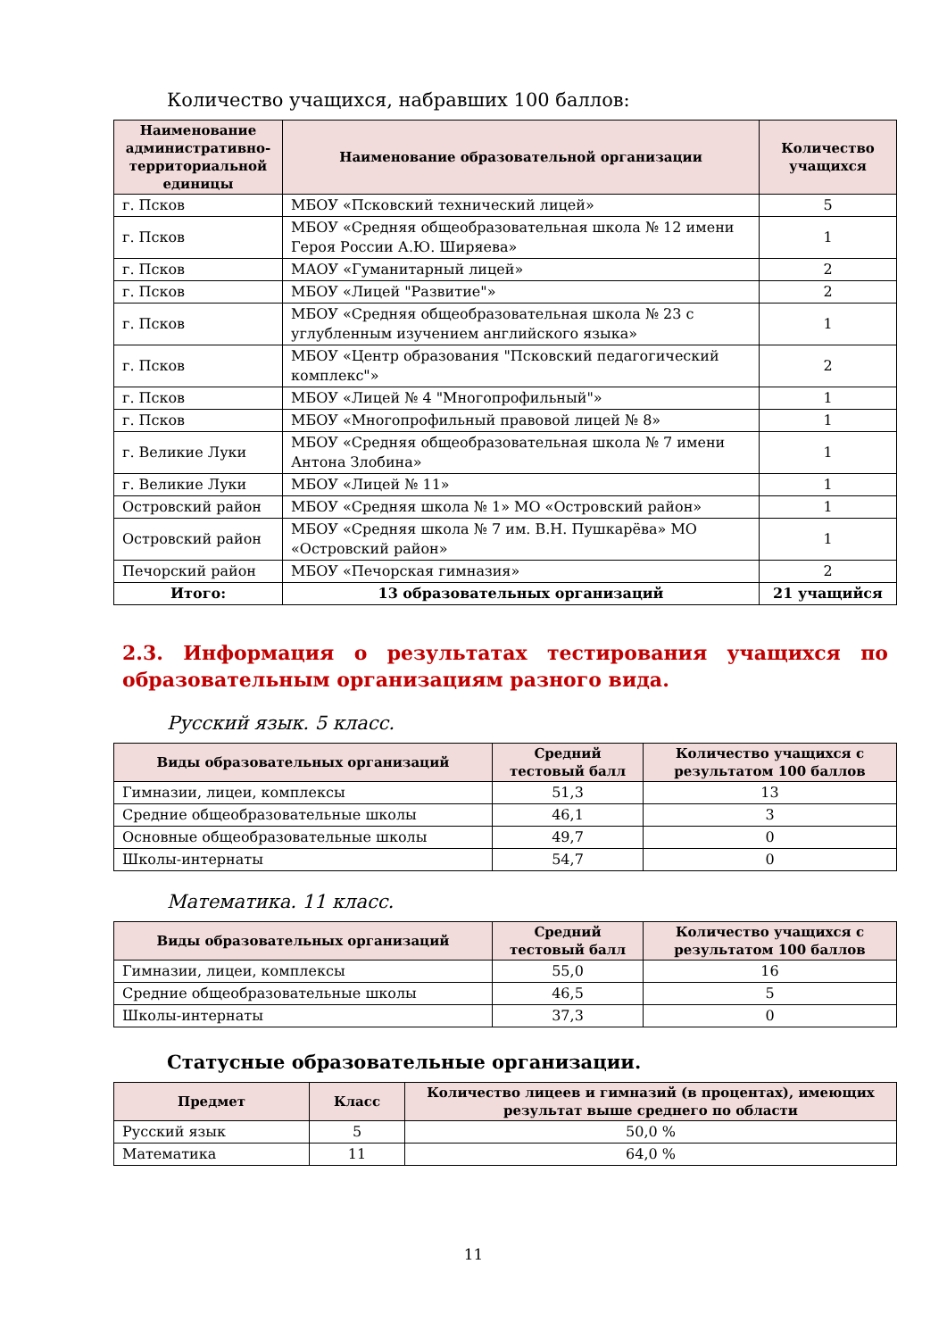Количество учащихся, набравших 100 баллов:
| Наименование административно-территориальной единицы | Наименование образовательной организации | Количество учащихся |
| --- | --- | --- |
| г. Псков | МБОУ «Псковский технический лицей» | 5 |
| г. Псков | МБОУ «Средняя общеобразовательная школа № 12 имени Героя России А.Ю. Ширяева» | 1 |
| г. Псков | МАОУ «Гуманитарный лицей» | 2 |
| г. Псков | МБОУ «Лицей "Развитие"» | 2 |
| г. Псков | МБОУ «Средняя общеобразовательная школа № 23 с углубленным изучением английского языка» | 1 |
| г. Псков | МБОУ «Центр образования "Псковский педагогический комплекс"» | 2 |
| г. Псков | МБОУ «Лицей № 4 "Многопрофильный"» | 1 |
| г. Псков | МБОУ «Многопрофильный правовой лицей № 8» | 1 |
| г. Великие Луки | МБОУ «Средняя общеобразовательная школа № 7 имени Антона Злобина» | 1 |
| г. Великие Луки | МБОУ «Лицей № 11» | 1 |
| Островский район | МБОУ «Средняя школа № 1» МО «Островский район» | 1 |
| Островский район | МБОУ «Средняя школа № 7 им. В.Н. Пушкарёва» МО «Островский район» | 1 |
| Печорский район | МБОУ «Печорская гимназия» | 2 |
| Итого: | 13 образовательных организаций | 21 учащийся |
2.3. Информация о результатах тестирования учащихся по образовательным организациям разного вида.
Русский язык. 5 класс.
| Виды образовательных организаций | Средний тестовый балл | Количество учащихся с результатом 100 баллов |
| --- | --- | --- |
| Гимназии, лицеи, комплексы | 51,3 | 13 |
| Средние общеобразовательные школы | 46,1 | 3 |
| Основные общеобразовательные школы | 49,7 | 0 |
| Школы-интернаты | 54,7 | 0 |
Математика. 11 класс.
| Виды образовательных организаций | Средний тестовый балл | Количество учащихся с результатом 100 баллов |
| --- | --- | --- |
| Гимназии, лицеи, комплексы | 55,0 | 16 |
| Средние общеобразовательные школы | 46,5 | 5 |
| Школы-интернаты | 37,3 | 0 |
Статусные образовательные организации.
| Предмет | Класс | Количество лицеев и гимназий (в процентах), имеющих результат выше среднего по области |
| --- | --- | --- |
| Русский язык | 5 | 50,0 % |
| Математика | 11 | 64,0 % |
11